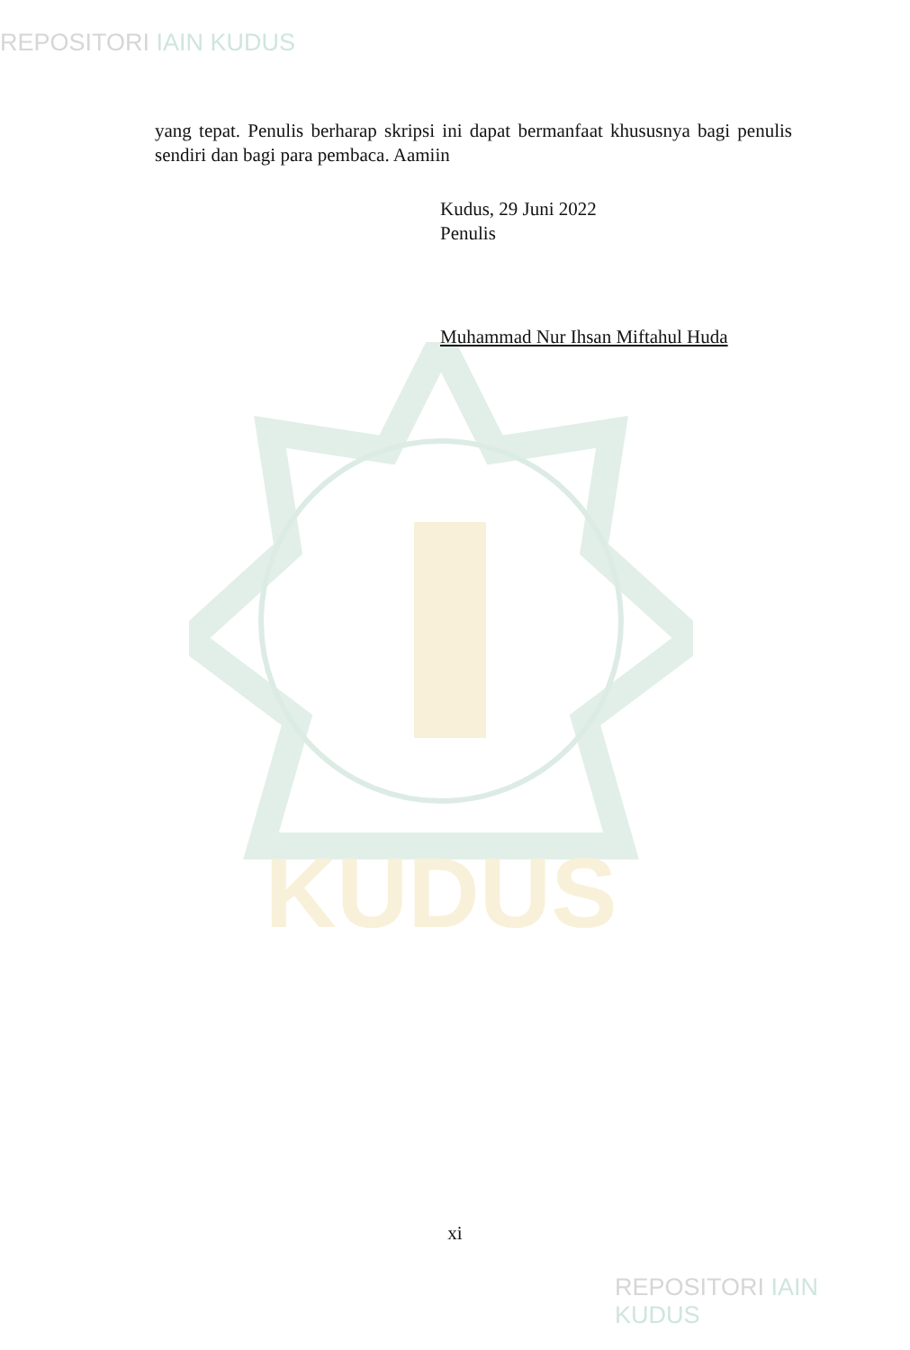REPOSITORI IAIN KUDUS
KUDUS
yang tepat. Penulis berharap skripsi ini dapat bermanfaat khususnya bagi penulis sendiri dan bagi para pembaca. Aamiin
Kudus, 29 Juni 2022
Penulis
Muhammad Nur Ihsan Miftahul Huda
xi
REPOSITORI IAIN KUDUS